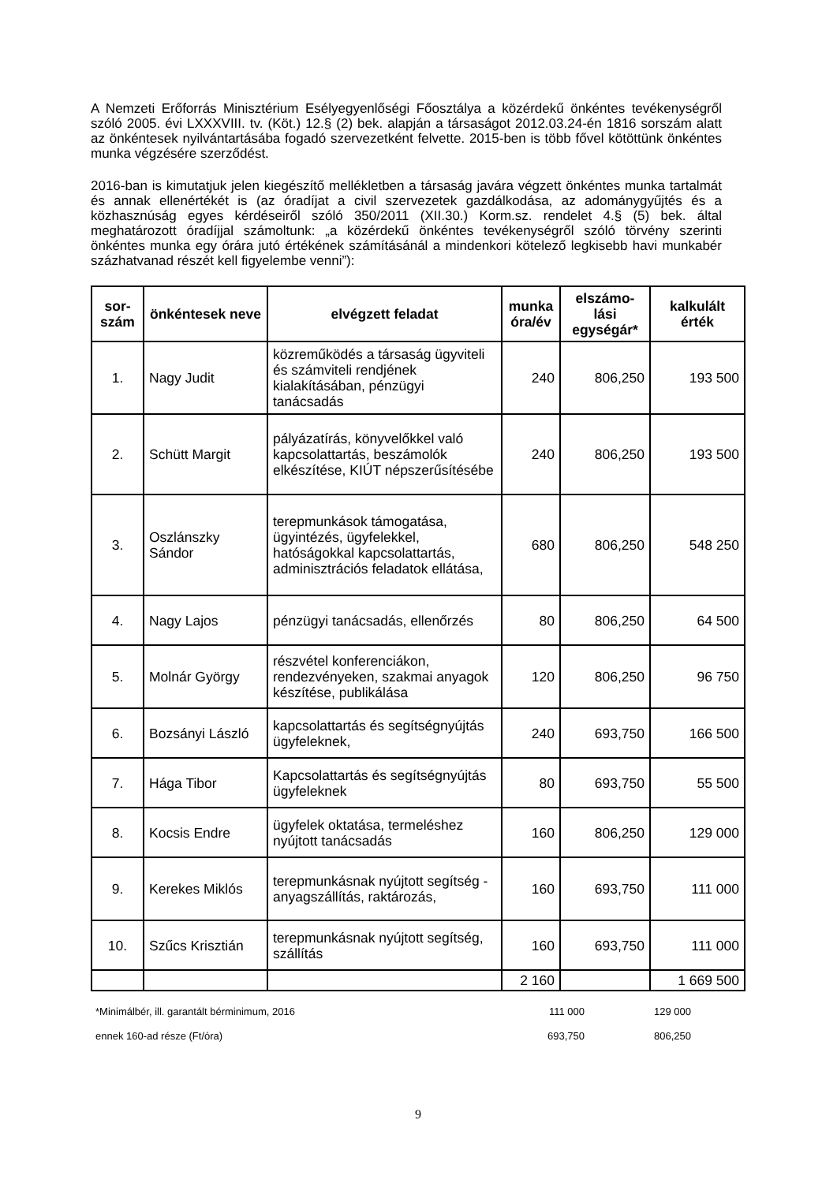A Nemzeti Erőforrás Minisztérium Esélyegyenlőségi Főosztálya a közérdekű önkéntes tevékenységről szóló 2005. évi LXXXVIII. tv. (Köt.) 12.§ (2) bek. alapján a társaságot 2012.03.24-én 1816 sorszám alatt az önkéntesek nyilvántartásába fogadó szervezetként felvette. 2015-ben is több fővel kötöttünk önkéntes munka végzésére szerződést.
2016-ban is kimutatjuk jelen kiegészítő mellékletben a társaság javára végzett önkéntes munka tartalmát és annak ellenértékét is (az óradíjat a civil szervezetek gazdálkodása, az adománygyűjtés és a közhasznúság egyes kérdéseiről szóló 350/2011 (XII.30.) Korm.sz. rendelet 4.§ (5) bek. által meghatározott óradíjjal számoltunk: „a közérdekű önkéntes tevékenységről szóló törvény szerinti önkéntes munka egy órára jutó értékének számításánál a mindenkori kötelező legkisebb havi munkabér százhatvanad részét kell figyelembe venni”):
| sor- szám | önkéntesek neve | elvégzett feladat | munka óra/év | elszámo-lási egységár* | kalkulált érték |
| --- | --- | --- | --- | --- | --- |
| 1. | Nagy Judit | közreműködés a társaság ügyviteli és számviteli rendjének kialakításában, pénzügyi tanácsadás | 240 | 806,250 | 193 500 |
| 2. | Schütt Margit | pályázatírás, könyvelőkkel való kapcsolattartás, beszámolók elkészítése, KIÚT népszerűsítésébe | 240 | 806,250 | 193 500 |
| 3. | Oszlánszky Sándor | terepmunkások támogatása, ügyintézés, ügyfelekkel, hatóságokkal kapcsolattartás, adminisztrációs feladatok ellátása, | 680 | 806,250 | 548 250 |
| 4. | Nagy Lajos | pénzügyi tanácsadás, ellenőrzés | 80 | 806,250 | 64 500 |
| 5. | Molnár György | részvétel konferenciákon, rendezvényeken, szakmai anyagok készítése, publikálása | 120 | 806,250 | 96 750 |
| 6. | Bozsányi László | kapcsolattartás és segítségnyújtás ügyfeleknek, | 240 | 693,750 | 166 500 |
| 7. | Hága Tibor | Kapcsolattartás és segítségnyújtás ügyfeleknek | 80 | 693,750 | 55 500 |
| 8. | Kocsis Endre | ügyfelek oktatása, termeléshez nyújtott tanácsadás | 160 | 806,250 | 129 000 |
| 9. | Kerekes Miklós | terepmunkásnak nyújtott segítség - anyagszállítás, raktározás, | 160 | 693,750 | 111 000 |
| 10. | Szűcs Krisztián | terepmunkásnak nyújtott segítség, szállítás | 160 | 693,750 | 111 000 |
| | | | 2 160 | | 1 669 500 |
*Minimálbér, ill. garantált bérminimum, 2016 111 000 129 000
ennek 160-ad része (Ft/óra) 693,750 806,250
9